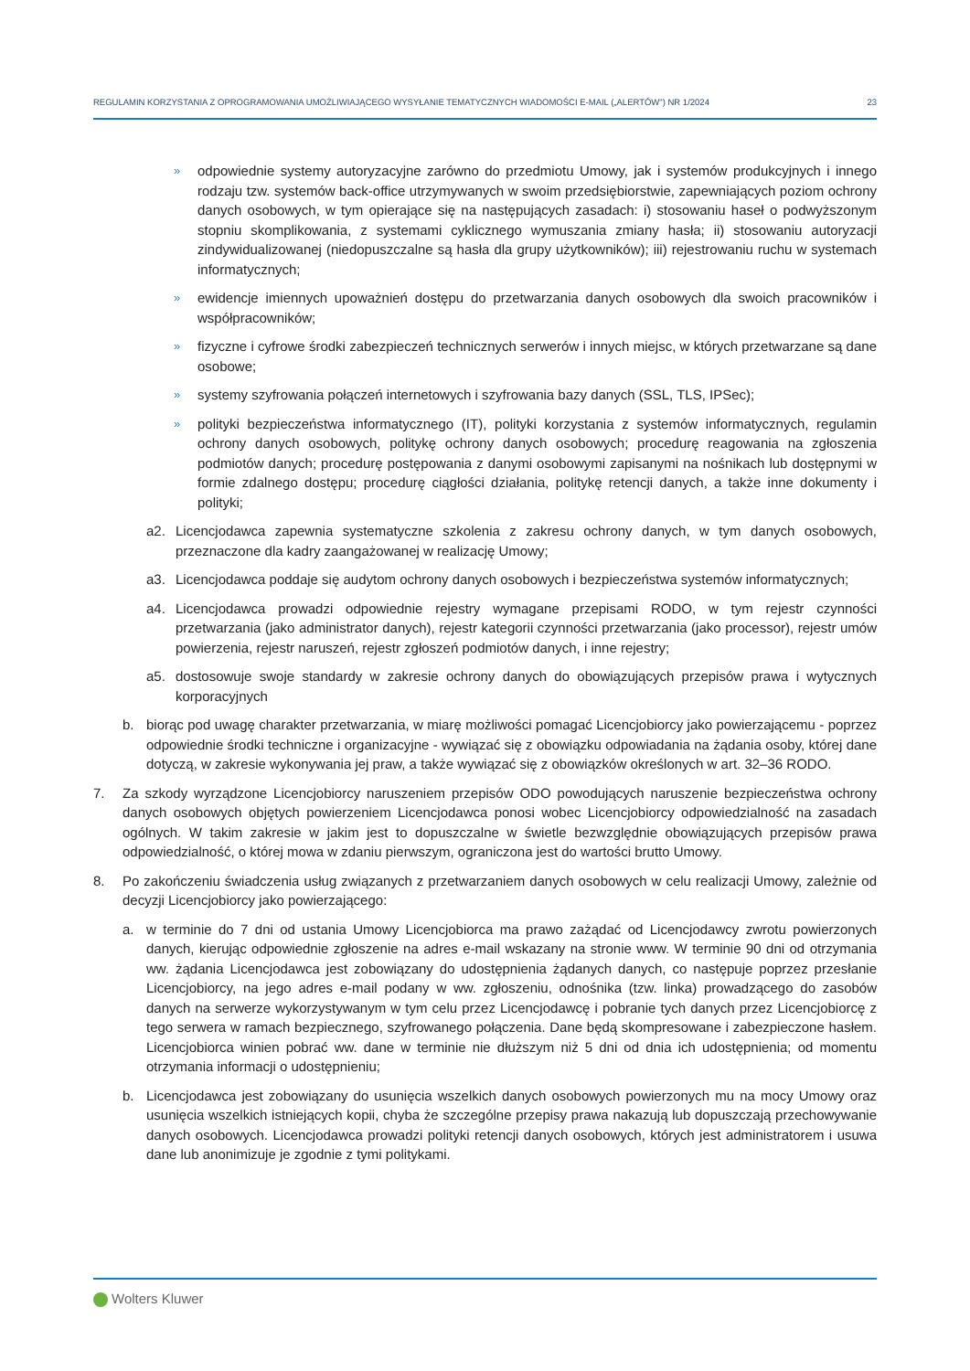REGULAMIN KORZYSTANIA Z OPROGRAMOWANIA UMOŻLIWIAJĄCEGO WYSYŁANIE TEMATYCZNYCH WIADOMOŚCI E-MAIL („ALERTÓW") NR 1/2024 23
» odpowiednie systemy autoryzacyjne zarówno do przedmiotu Umowy, jak i systemów produkcyjnych i innego rodzaju tzw. systemów back-office utrzymywanych w swoim przedsiębiorstwie, zapewniających poziom ochrony danych osobowych, w tym opierające się na następujących zasadach: i) stosowaniu haseł o podwyższonym stopniu skomplikowania, z systemami cyklicznego wymuszania zmiany hasła; ii) stosowaniu autoryzacji zindywidualizowanej (niedopuszczalne są hasła dla grupy użytkowników); iii) rejestrowaniu ruchu w systemach informatycznych;
» ewidencje imiennych upoważnień dostępu do przetwarzania danych osobowych dla swoich pracowników i współpracowników;
» fizyczne i cyfrowe środki zabezpieczeń technicznych serwerów i innych miejsc, w których przetwarzane są dane osobowe;
» systemy szyfrowania połączeń internetowych i szyfrowania bazy danych (SSL, TLS, IPSec);
» polityki bezpieczeństwa informatycznego (IT), polityki korzystania z systemów informatycznych, regulamin ochrony danych osobowych, politykę ochrony danych osobowych; procedurę reagowania na zgłoszenia podmiotów danych; procedurę postępowania z danymi osobowymi zapisanymi na nośnikach lub dostępnymi w formie zdalnego dostępu; procedurę ciągłości działania, politykę retencji danych, a także inne dokumenty i polityki;
a2. Licencjodawca zapewnia systematyczne szkolenia z zakresu ochrony danych, w tym danych osobowych, przeznaczone dla kadry zaangażowanej w realizację Umowy;
a3. Licencjodawca poddaje się audytom ochrony danych osobowych i bezpieczeństwa systemów informatycznych;
a4. Licencjodawca prowadzi odpowiednie rejestry wymagane przepisami RODO, w tym rejestr czynności przetwarzania (jako administrator danych), rejestr kategorii czynności przetwarzania (jako processor), rejestr umów powierzenia, rejestr naruszeń, rejestr zgłoszeń podmiotów danych, i inne rejestry;
a5. dostosowuje swoje standardy w zakresie ochrony danych do obowiązujących przepisów prawa i wytycznych korporacyjnych
b. biorąc pod uwagę charakter przetwarzania, w miarę możliwości pomagać Licencjobiorcy jako powierzającemu - poprzez odpowiednie środki techniczne i organizacyjne - wywiązać się z obowiązku odpowiadania na żądania osoby, której dane dotyczą, w zakresie wykonywania jej praw, a także wywiązać się z obowiązków określonych w art. 32–36 RODO.
7. Za szkody wyrządzone Licencjobiorcy naruszeniem przepisów ODO powodujących naruszenie bezpieczeństwa ochrony danych osobowych objętych powierzeniem Licencjodawca ponosi wobec Licencjobiorcy odpowiedzialność na zasadach ogólnych. W takim zakresie w jakim jest to dopuszczalne w świetle bezwzględnie obowiązujących przepisów prawa odpowiedzialność, o której mowa w zdaniu pierwszym, ograniczona jest do wartości brutto Umowy.
8. Po zakończeniu świadczenia usług związanych z przetwarzaniem danych osobowych w celu realizacji Umowy, zależnie od decyzji Licencjobiorcy jako powierzającego:
a. w terminie do 7 dni od ustania Umowy Licencjobiorca ma prawo zażądać od Licencjodawcy zwrotu powierzonych danych, kierując odpowiednie zgłoszenie na adres e-mail wskazany na stronie www. W terminie 90 dni od otrzymania ww. żądania Licencjodawca jest zobowiązany do udostępnienia żądanych danych, co następuje poprzez przesłanie Licencjobiorcy, na jego adres e-mail podany w ww. zgłoszeniu, odnośnika (tzw. linka) prowadzącego do zasobów danych na serwerze wykorzystywanym w tym celu przez Licencjodawcę i pobranie tych danych przez Licencjobiorcę z tego serwera w ramach bezpiecznego, szyfrowanego połączenia. Dane będą skompresowane i zabezpieczone hasłem. Licencjobiorca winien pobrać ww. dane w terminie nie dłuższym niż 5 dni od dnia ich udostępnienia; od momentu otrzymania informacji o udostępnieniu;
b. Licencjodawca jest zobowiązany do usunięcia wszelkich danych osobowych powierzonych mu na mocy Umowy oraz usunięcia wszelkich istniejących kopii, chyba że szczególne przepisy prawa nakazują lub dopuszczają przechowywanie danych osobowych. Licencjodawca prowadzi polityki retencji danych osobowych, których jest administratorem i usuwa dane lub anonimizuje je zgodnie z tymi politykami.
Wolters Kluwer